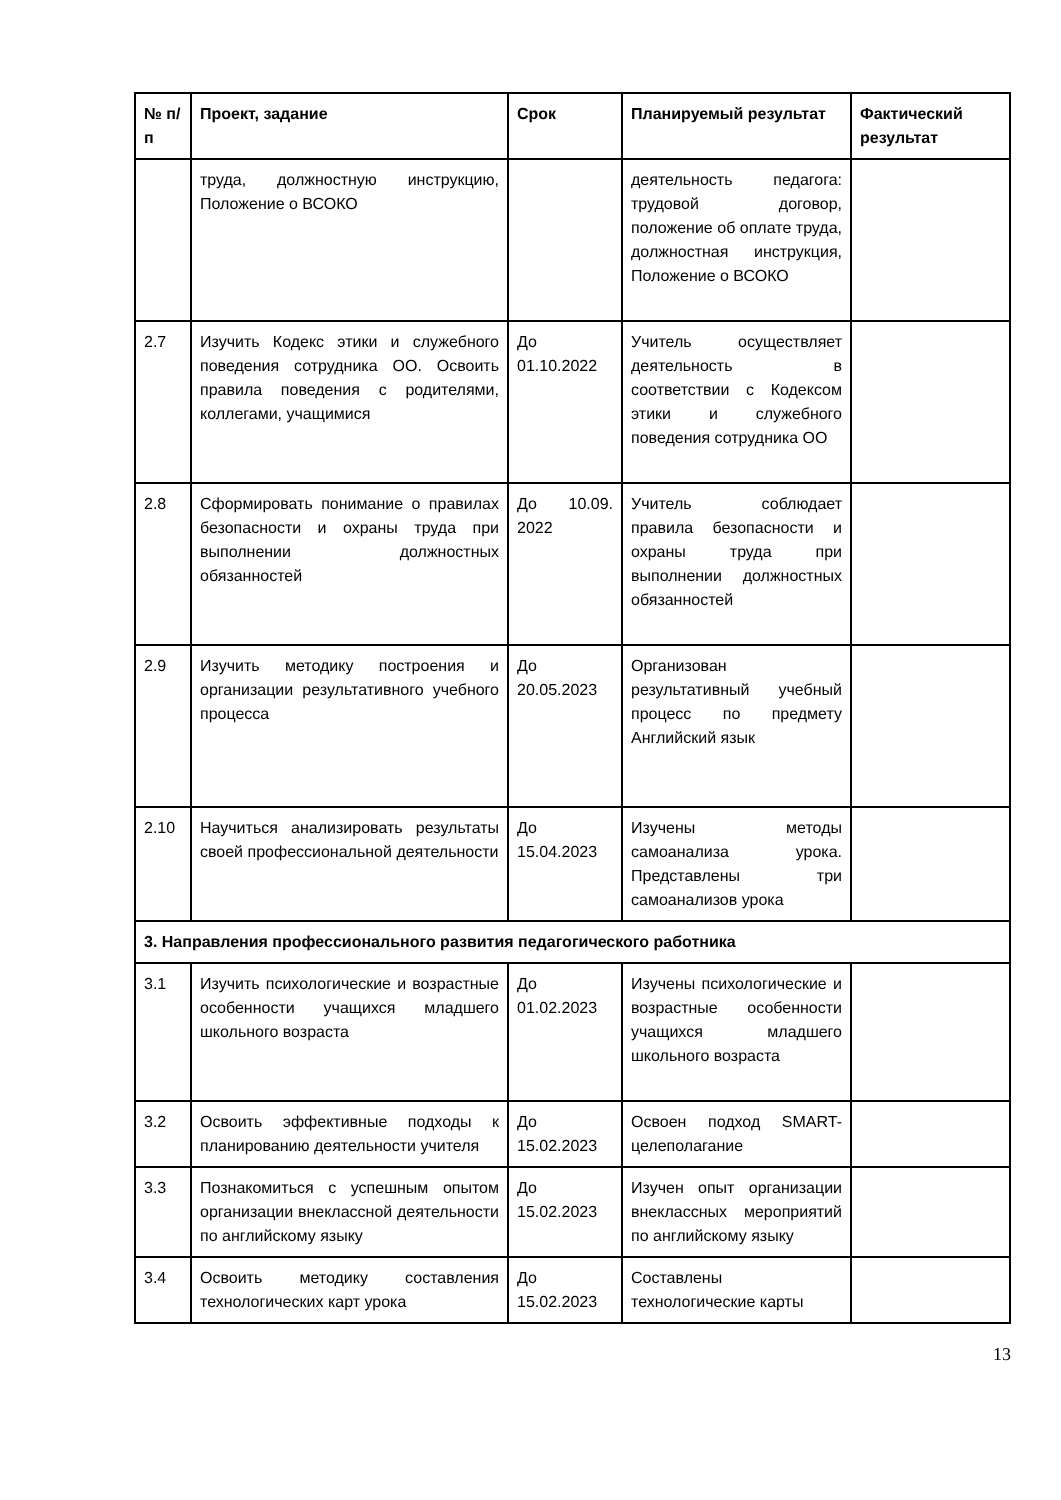| № п/п | Проект, задание | Срок | Планируемый результат | Фактический результат |
| --- | --- | --- | --- | --- |
| | труда, должностную инструкцию, Положение о ВСОКО | | деятельность педагога: трудовой договор, положение об оплате труда, должностная инструкция, Положение о ВСОКО | |
| 2.7 | Изучить Кодекс этики и служебного поведения сотрудника ОО. Освоить правила поведения с родителями, коллегами, учащимися | До 01.10.2022 | Учитель осуществляет деятельность в соответствии с Кодексом этики и служебного поведения сотрудника ОО | |
| 2.8 | Сформировать понимание о правилах безопасности и охраны труда при выполнении должностных обязанностей | До 10.09. 2022 | Учитель соблюдает правила безопасности и охраны труда при выполнении должностных обязанностей | |
| 2.9 | Изучить методику построения и организации результативного учебного процесса | До 20.05.2023 | Организован результативный учебный процесс по предмету Английский язык | |
| 2.10 | Научиться анализировать результаты своей профессиональной деятельности | До 15.04.2023 | Изучены методы самоанализа урока. Представлены три самоанализов урока | |
| 3. Направления профессионального развития педагогического работника | | | | |
| 3.1 | Изучить психологические и возрастные особенности учащихся младшего школьного возраста | До 01.02.2023 | Изучены психологические и возрастные особенности учащихся младшего школьного возраста | |
| 3.2 | Освоить эффективные подходы к планированию деятельности учителя | До 15.02.2023 | Освоен подход SMART-целеполагание | |
| 3.3 | Познакомиться с успешным опытом организации внеклассной деятельности по английскому языку | До 15.02.2023 | Изучен опыт организации внеклассных мероприятий по английскому языку | |
| 3.4 | Освоить методику составления технологических карт урока | До 15.02.2023 | Составлены технологические карты | |
13